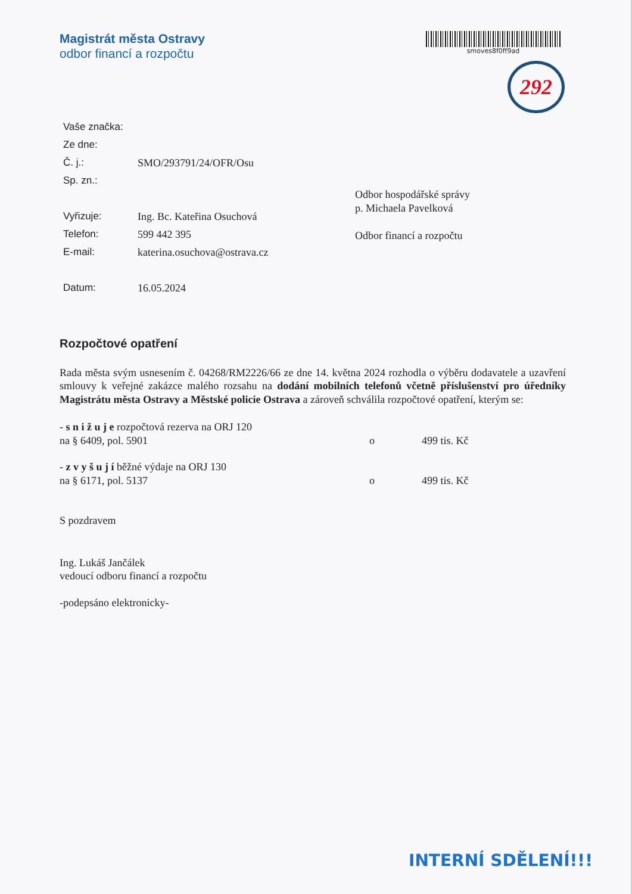Magistrát města Ostravy
odbor financí a rozpočtu
smoves8f0ff9ad
292
Vaše značka:
Ze dne:
Č. j.: SMO/293791/24/OFR/Osu
Sp. zn.:
Vyřizuje: Ing. Bc. Kateřina Osuchová
Telefon: 599 442 395
E-mail: katerina.osuchova@ostrava.cz
Datum: 16.05.2024
Odbor hospodářské správy
p. Michaela Pavelková
Odbor financí a rozpočtu
Rozpočtové opatření
Rada města svým usnesením č. 04268/RM2226/66 ze dne 14. května 2024 rozhodla o výběru dodavatele a uzavření smlouvy k veřejné zakázce malého rozsahu na dodání mobilních telefonů včetně příslušenství pro úředníky Magistrátu města Ostravy a Městské policie Ostrava a zároveň schválila rozpočtové opatření, kterým se:
- s n i ž u j e rozpočtová rezerva na ORJ 120
na § 6409, pol. 5901 o 499 tis. Kč
- z v y š u j í běžné výdaje na ORJ 130
na § 6171, pol. 5137 o 499 tis. Kč
S pozdravem
Ing. Lukáš Jančálek
vedoucí odboru financí a rozpočtu
-podepsáno elektronicky-
INTERNÍ SDĚLENÍ!!!